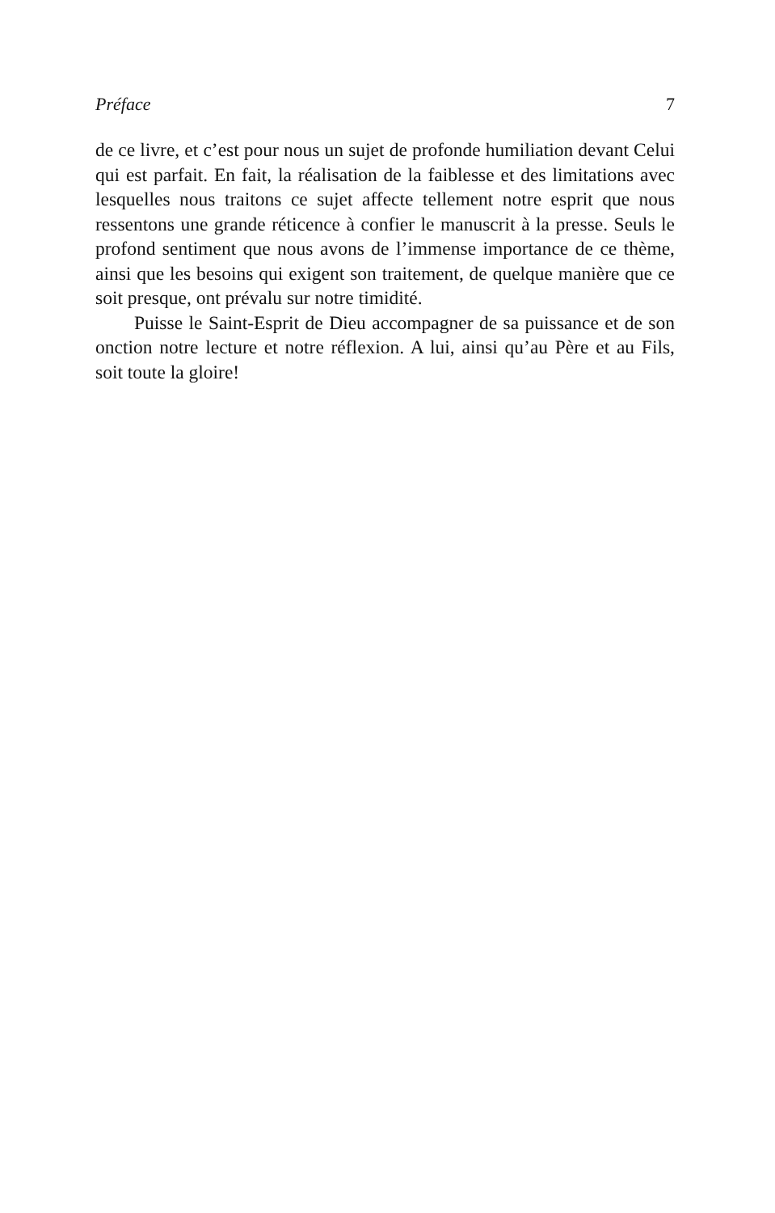Préface 7
de ce livre, et c’est pour nous un sujet de profonde humiliation devant Celui qui est parfait. En fait, la réalisation de la faiblesse et des limitations avec lesquelles nous traitons ce sujet affecte tellement notre esprit que nous ressentons une grande réticence à confier le manuscrit à la presse. Seuls le profond sentiment que nous avons de l’immense importance de ce thème, ainsi que les besoins qui exigent son traitement, de quelque manière que ce soit presque, ont prévalu sur notre timidité.
Puisse le Saint-Esprit de Dieu accompagner de sa puissance et de son onction notre lecture et notre réflexion. A lui, ainsi qu’au Père et au Fils, soit toute la gloire!